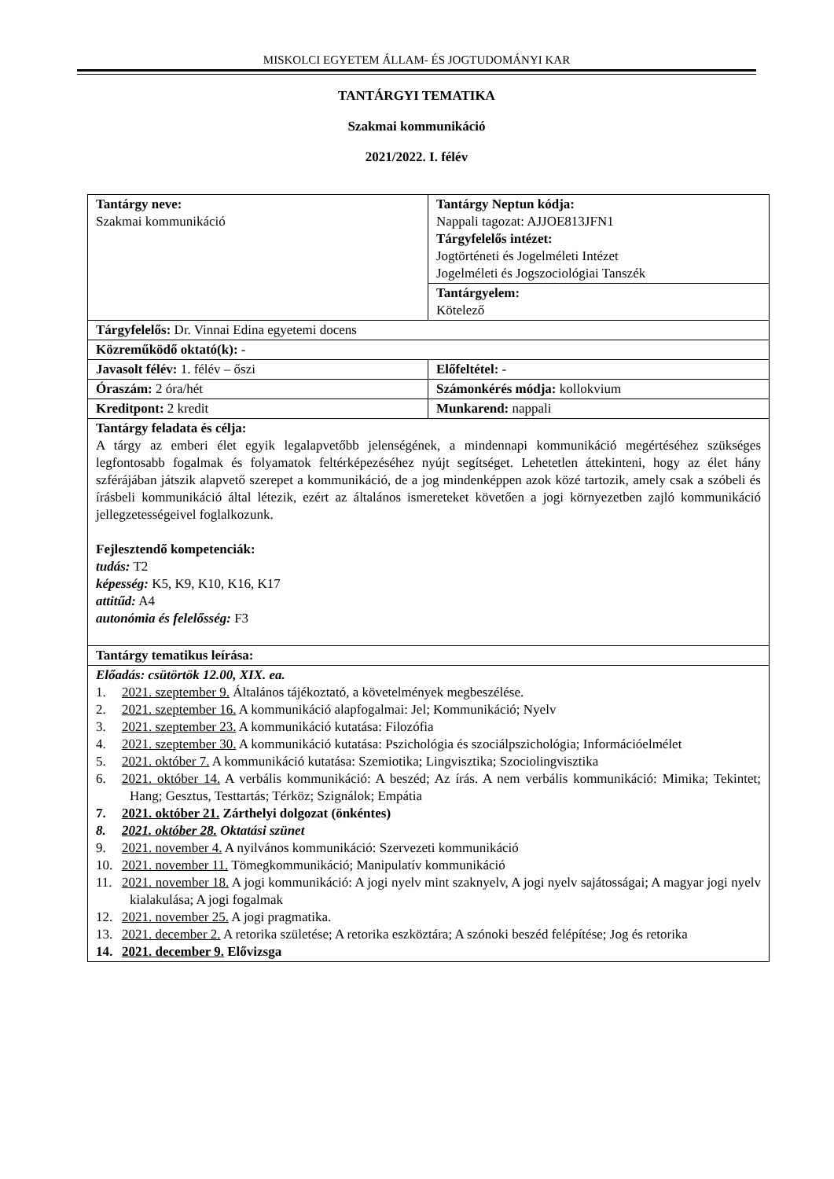MISKOLCI EGYETEM ÁLLAM- ÉS JOGTUDOMÁNYI KAR
TANTÁRGYI TEMATIKA
Szakmai kommunikáció
2021/2022. I. félév
| Tantárgy neve: Szakmai kommunikáció | Tantárgy Neptun kódja: Nappali tagozat: AJJOE813JFN1 Tárgyfelelős intézet: Jogtörténeti és Jogelméleti Intézet Jogelméleti és Jogszociológiai Tanszék |
| | Tantárgyelem: Kötelező |
| Tárgyfelelős: Dr. Vinnai Edina egyetemi docens | |
| Közreműködő oktató(k): - | |
| Javasolt félév: 1. félév – őszi | Előfeltétel: - |
| Óraszám: 2 óra/hét | Számonkérés módja: kollokvium |
| Kreditpont: 2 kredit | Munkarend: nappali |
| Tantárgy feladata és célja: A tárgy az emberi élet egyik legalapvetőbb jelenségének, a mindennapi kommunikáció megértéséhez szükséges legfontosabb fogalmak és folyamatok feltérképezéséhez nyújt segítséget. Lehetetlen áttekinteni, hogy az élet hány szférájában játszik alapvető szerepet a kommunikáció, de a jog mindenképpen azok közé tartozik, amely csak a szóbeli és írásbeli kommunikáció által létezik, ezért az általános ismereteket követően a jogi környezetben zajló kommunikáció jellegzetességeivel foglalkozunk. Fejlesztendő kompetenciák: tudás: T2 képesség: K5, K9, K10, K16, K17 attitűd: A4 autonómia és felelősség: F3 | |
| Tantárgy tematikus leírása: | |
| Előadás: csütörtök 12.00, XIX. ea. 1. 2021. szeptember 9. Általános tájékoztató, a követelmények megbeszélése. 2. 2021. szeptember 16. A kommunikáció alapfogalmai: Jel; Kommunikáció; Nyelv 3. 2021. szeptember 23. A kommunikáció kutatása: Filozófia 4. 2021. szeptember 30. A kommunikáció kutatása: Pszichológia és szociálpszichológia; Információelmélet 5. 2021. október 7. A kommunikáció kutatása: Szemiotika; Lingvisztika; Szociolingvisztika 6. 2021. október 14. A verbális kommunikáció: A beszéd; Az írás. A nem verbális kommunikáció: Mimika; Tekintet; Hang; Gesztus, Testtartás; Térköz; Szignálok; Empátia 7. 2021. október 21. Zárthelyi dolgozat (önkéntes) 8. 2021. október 28. Oktatási szünet 9. 2021. november 4. A nyilvános kommunikáció: Szervezeti kommunikáció 10. 2021. november 11. Tömegkommunikáció; Manipulatív kommunikáció 11. 2021. november 18. A jogi kommunikáció: A jogi nyelv mint szaknyelv, A jogi nyelv sajátosságai; A magyar jogi nyelv kialakulása; A jogi fogalmak 12. 2021. november 25. A jogi pragmatika. 13. 2021. december 2. A retorika születése; A retorika eszköztára; A szónoki beszéd felépítése; Jog és retorika 14. 2021. december 9. Elővizsga | |